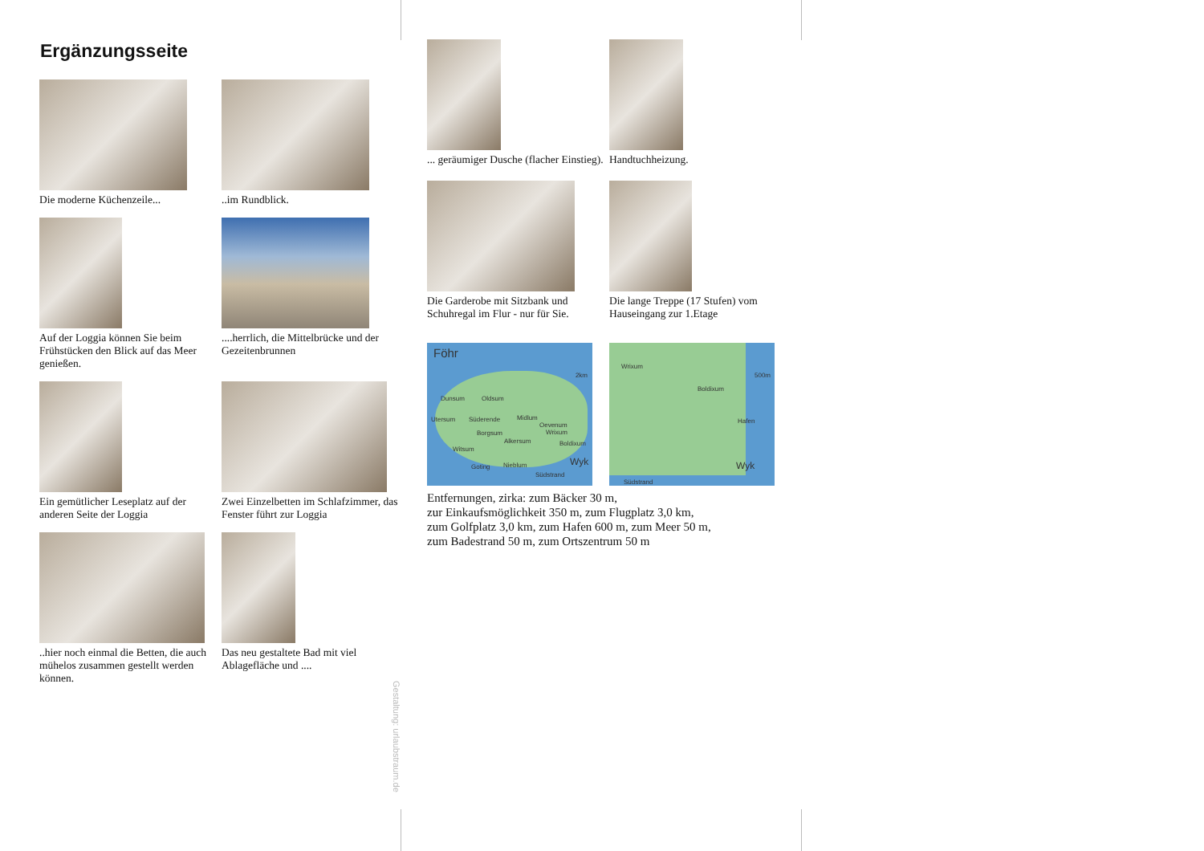Ergänzungsseite
Die moderne Küchenzeile...
..im Rundblick.
Auf der Loggia können Sie beim Frühstücken den Blick auf das Meer genießen.
....herrlich, die Mittelbrücke und der Gezeitenbrunnen
Ein gemütlicher Leseplatz auf der anderen Seite der Loggia
Zwei Einzelbetten im Schlafzimmer, das Fenster führt zur Loggia
..hier noch einmal die Betten, die auch mühelos zusammen gestellt werden können.
Das neu gestaltete Bad mit viel Ablagefläche und ....
Gestaltung: urlaubstraum.de
... geräumiger Dusche (flacher Einstieg).
Handtuchheizung.
Die Garderobe mit Sitzbank und Schuhregal im Flur - nur für Sie.
Die lange Treppe (17 Stufen) vom Hauseingang zur 1.Etage
Föhr
2km
Dunsum Oldsum
Utersum Süderende Midlum
Oevenum
Wrixum Borgsum
Alkersum Boldixum
Witsum
Goting Nieblum Wyk
Südstrand
Wrixum
500m
Boldixum
Hafen
Wyk
Südstrand
Entfernungen, zirka: zum Bäcker 30 m,
zur Einkaufsmöglichkeit 350 m, zum Flugplatz 3,0 km,
zum Golfplatz 3,0 km, zum Hafen 600 m, zum Meer 50 m,
zum Badestrand 50 m, zum Ortszentrum 50 m